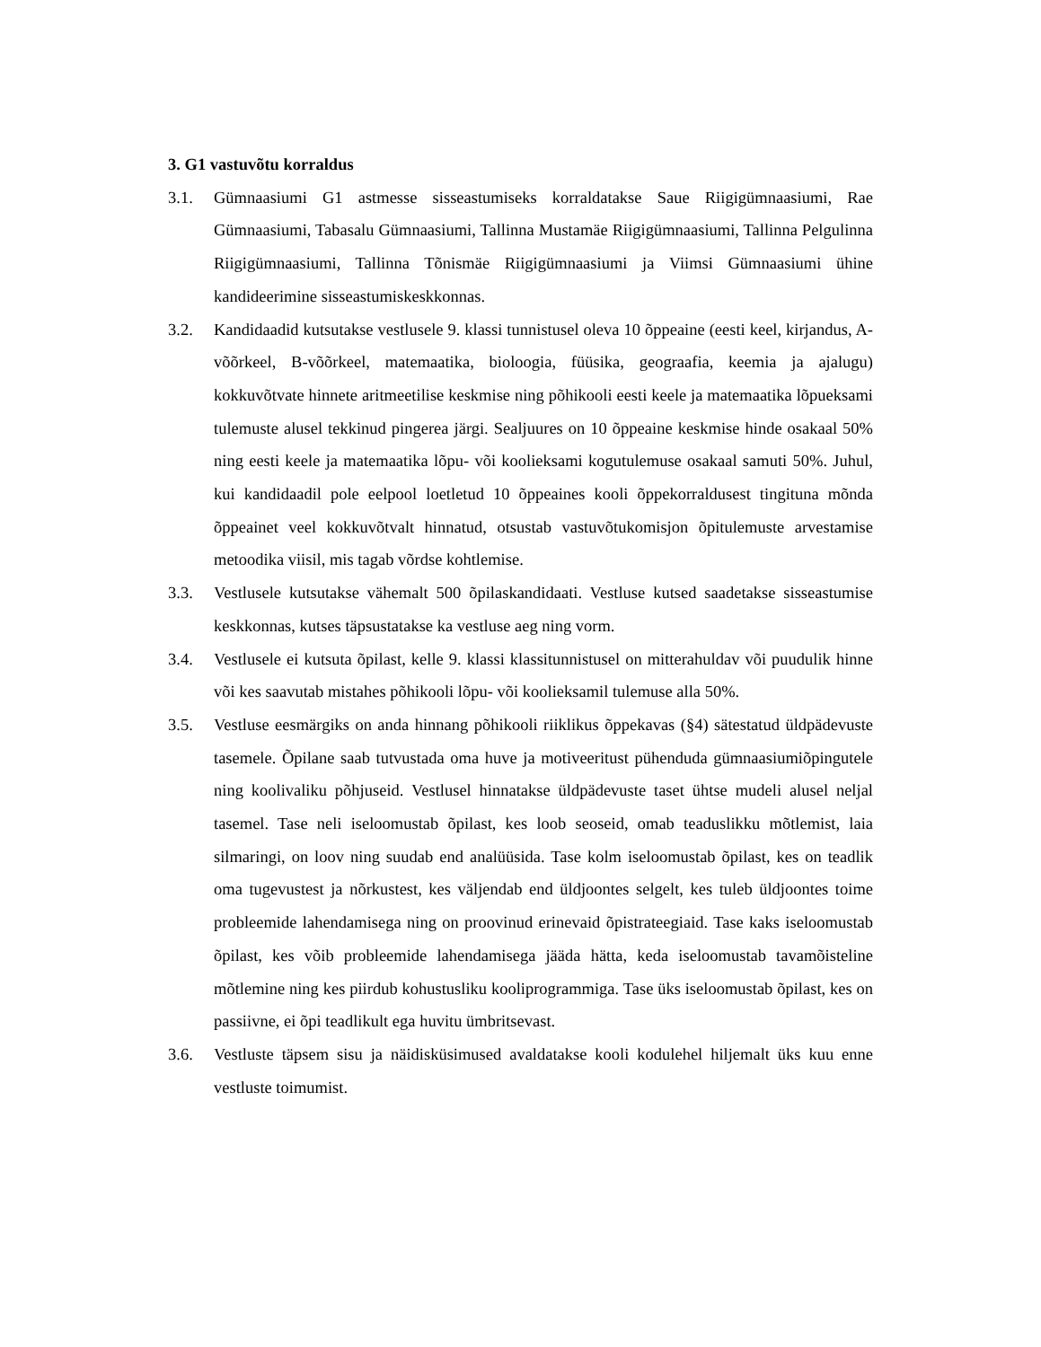3. G1 vastuvõtu korraldus
3.1. Gümnaasiumi G1 astmesse sisseastumiseks korraldatakse Saue Riigigümnaasiumi, Rae Gümnaasiumi, Tabasalu Gümnaasiumi, Tallinna Mustamäe Riigigümnaasiumi, Tallinna Pelgulinna Riigigümnaasiumi, Tallinna Tõnismäe Riigigümnaasiumi ja Viimsi Gümnaasiumi ühine kandideerimine sisseastumiskeskkonnas.
3.2. Kandidaadid kutsutakse vestlusele 9. klassi tunnistusel oleva 10 õppeaine (eesti keel, kirjandus, A-võõrkeel, B-võõrkeel, matemaatika, bioloogia, füüsika, geograafia, keemia ja ajalugu) kokkuvõtvate hinnete aritmeetilise keskmise ning põhikooli eesti keele ja matemaatika lõpueksami tulemuste alusel tekkinud pingerea järgi. Sealjuures on 10 õppeaine keskmise hinde osakaal 50% ning eesti keele ja matemaatika lõpu- või koolieksami kogutulemuse osakaal samuti 50%. Juhul, kui kandidaadil pole eelpool loetletud 10 õppeaines kooli õppekorraldusest tingituna mõnda õppeainet veel kokkuvõtvalt hinnatud, otsustab vastuvõtukomisjon õpitulemuste arvestamise metoodika viisil, mis tagab võrdse kohtlemise.
3.3. Vestlusele kutsutakse vähemalt 500 õpilaskandidaati. Vestluse kutsed saadetakse sisseastumise keskkonnas, kutses täpsustatakse ka vestluse aeg ning vorm.
3.4. Vestlusele ei kutsuta õpilast, kelle 9. klassi klassitunnistusel on mitterahuldav või puudulik hinne või kes saavutab mistahes põhikooli lõpu- või koolieksamil tulemuse alla 50%.
3.5. Vestluse eesmärgiks on anda hinnang põhikooli riiklikus õppekavas (§4) sätestatud üldpädevuste tasemele. Õpilane saab tutvustada oma huve ja motiveeritust pühenduda gümnaasiumiõpingutele ning koolivaliku põhjuseid. Vestlusel hinnatakse üldpädevuste taset ühtse mudeli alusel neljal tasemel. Tase neli iseloomustab õpilast, kes loob seoseid, omab teaduslikku mõtlemist, laia silmaringi, on loov ning suudab end analüüsida. Tase kolm iseloomustab õpilast, kes on teadlik oma tugevustest ja nõrkustest, kes väljendab end üldjoontes selgelt, kes tuleb üldjoontes toime probleemide lahendamisega ning on proovinud erinevaid õpistrateegiaid. Tase kaks iseloomustab õpilast, kes võib probleemide lahendamisega jääda hätta, keda iseloomustab tavamõisteline mõtlemine ning kes piirdub kohustusliku kooliprogrammiga. Tase üks iseloomustab õpilast, kes on passiivne, ei õpi teadlikult ega huvitu ümbritsevast.
3.6. Vestluste täpsem sisu ja näidisküsimused avaldatakse kooli kodulehel hiljemalt üks kuu enne vestluste toimumist.